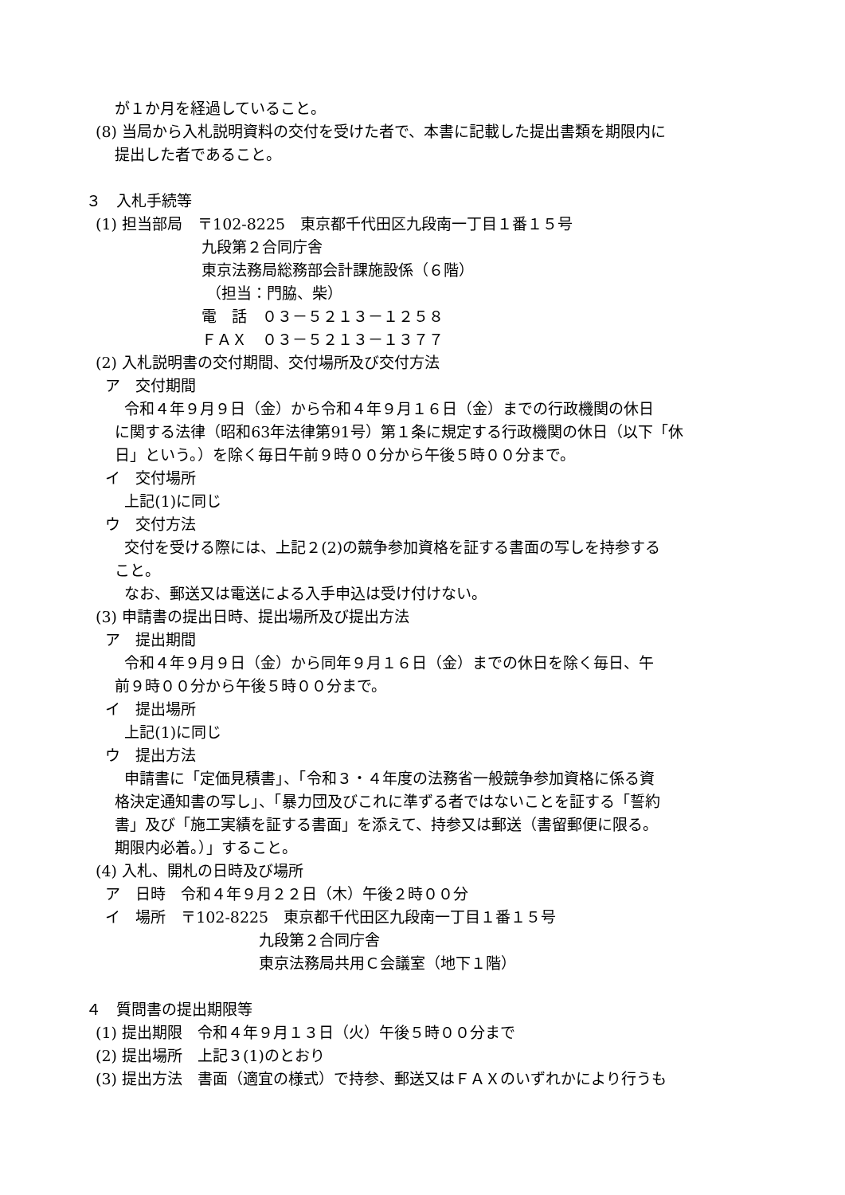が１か月を経過していること。
(8) 当局から入札説明資料の交付を受けた者で、本書に記載した提出書類を期限内に
提出した者であること。
３　入札手続等
(1) 担当部局　〒102-8225　東京都千代田区九段南一丁目１番１５号
九段第２合同庁舎
東京法務局総務部会計課施設係（６階）
（担当：門脇、柴）
電　話　０３－５２１３－１２５８
ＦＡＸ　０３－５２１３－１３７７
(2) 入札説明書の交付期間、交付場所及び交付方法
ア　交付期間
令和４年９月９日（金）から令和４年９月１６日（金）までの行政機関の休日
に関する法律（昭和63年法律第91号）第１条に規定する行政機関の休日（以下「休
日」という。）を除く毎日午前９時００分から午後５時００分まで。
イ　交付場所
上記(1)に同じ
ウ　交付方法
交付を受ける際には、上記２(2)の競争参加資格を証する書面の写しを持参する
こと。
なお、郵送又は電送による入手申込は受け付けない。
(3) 申請書の提出日時、提出場所及び提出方法
ア　提出期間
令和４年９月９日（金）から同年９月１６日（金）までの休日を除く毎日、午
前９時００分から午後５時００分まで。
イ　提出場所
上記(1)に同じ
ウ　提出方法
申請書に「定価見積書」、「令和３・４年度の法務省一般競争参加資格に係る資
格決定通知書の写し」、「暴力団及びこれに準ずる者ではないことを証する「誓約
書」及び「施工実績を証する書面」を添えて、持参又は郵送（書留郵便に限る。
期限内必着。）」すること。
(4) 入札、開札の日時及び場所
ア　日時　令和４年９月２２日（木）午後２時００分
イ　場所　〒102-8225　東京都千代田区九段南一丁目１番１５号
九段第２合同庁舎
東京法務局共用Ｃ会議室（地下１階）
４　質問書の提出期限等
(1) 提出期限　令和４年９月１３日（火）午後５時００分まで
(2) 提出場所　上記３(1)のとおり
(3) 提出方法　書面（適宜の様式）で持参、郵送又はＦＡＸのいずれかにより行うも